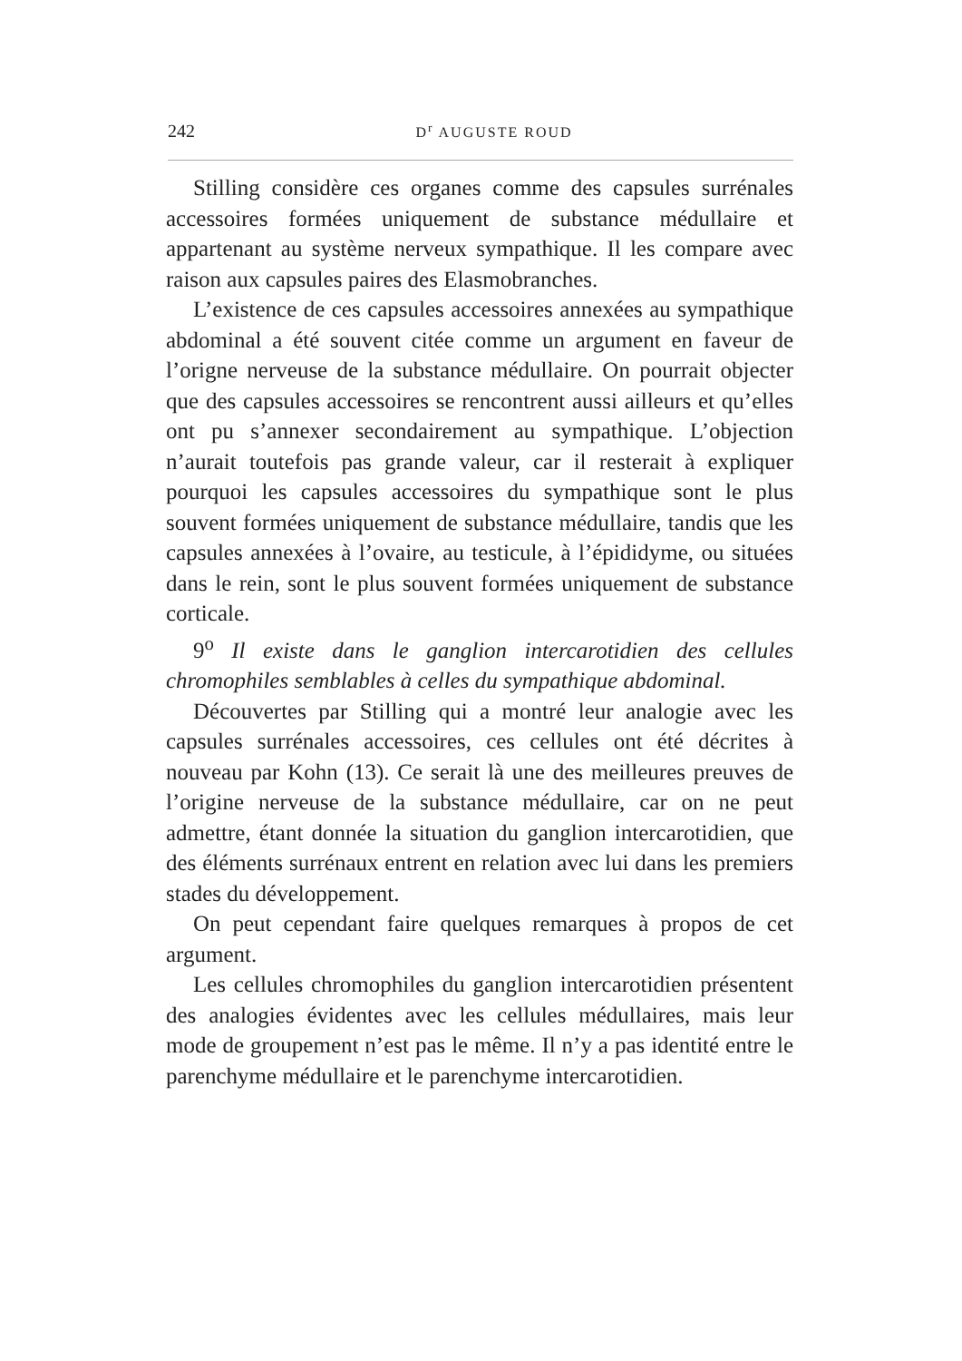242 D<sup>r</sup> AUGUSTE ROUD
Stilling considère ces organes comme des capsules surrénales accessoires formées uniquement de substance médullaire et appartenant au système nerveux sympathique. Il les compare avec raison aux capsules paires des Elasmobranches.
L’existence de ces capsules accessoires annexées au sympathique abdominal a été souvent citée comme un argument en faveur de l’origne nerveuse de la substance médullaire. On pourrait objecter que des capsules accessoires se rencontrent aussi ailleurs et qu’elles ont pu s’annexer secondairement au sympathique. L’objection n’aurait toutefois pas grande valeur, car il resterait à expliquer pourquoi les capsules accessoires du sympathique sont le plus souvent formées uniquement de substance médullaire, tandis que les capsules annexées à l’ovaire, au testicule, à l’épididyme, ou situées dans le rein, sont le plus souvent formées uniquement de substance corticale.
9<sup>o</sup> Il existe dans le ganglion intercarotidien des cellules chromophiles semblables à celles du sympathique abdominal.
Découvertes par Stilling qui a montré leur analogie avec les capsules surrénales accessoires, ces cellules ont été décrites à nouveau par Kohn (13). Ce serait là une des meilleures preuves de l’origine nerveuse de la substance médullaire, car on ne peut admettre, étant donnée la situation du ganglion intercarotidien, que des éléments surrénaux entrent en relation avec lui dans les premiers stades du développement.
On peut cependant faire quelques remarques à propos de cet argument.
Les cellules chromophiles du ganglion intercarotidien présentent des analogies évidentes avec les cellules médullaires, mais leur mode de groupement n’est pas le même. Il n’y a pas identité entre le parenchyme médullaire et le parenchyme intercarotidien.